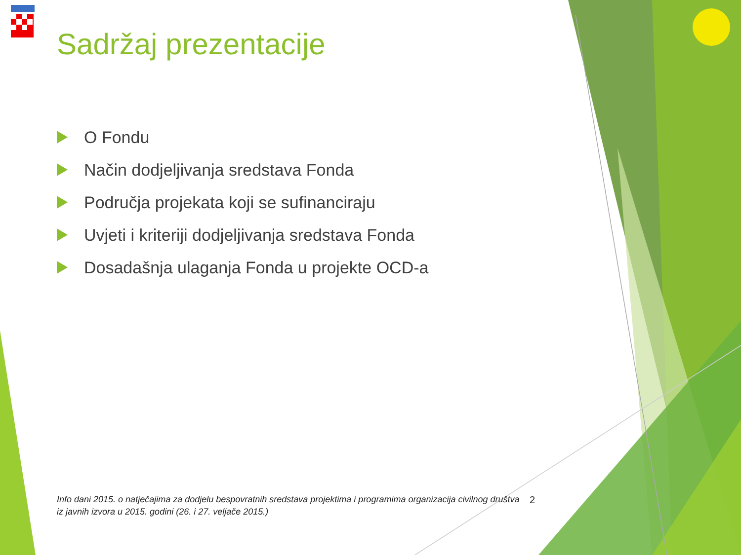Sadržaj prezentacije
O Fondu
Način dodjeljivanja sredstava Fonda
Područja projekata koji se sufinanciraju
Uvjeti i kriteriji dodjeljivanja sredstava Fonda
Dosadašnja ulaganja Fonda u projekte OCD-a
Info dani 2015. o natječajima za dodjelu bespovratnih sredstava projektima i programima organizacija civilnog društva iz javnih izvora u 2015. godini (26. i 27. veljače 2015.)
2